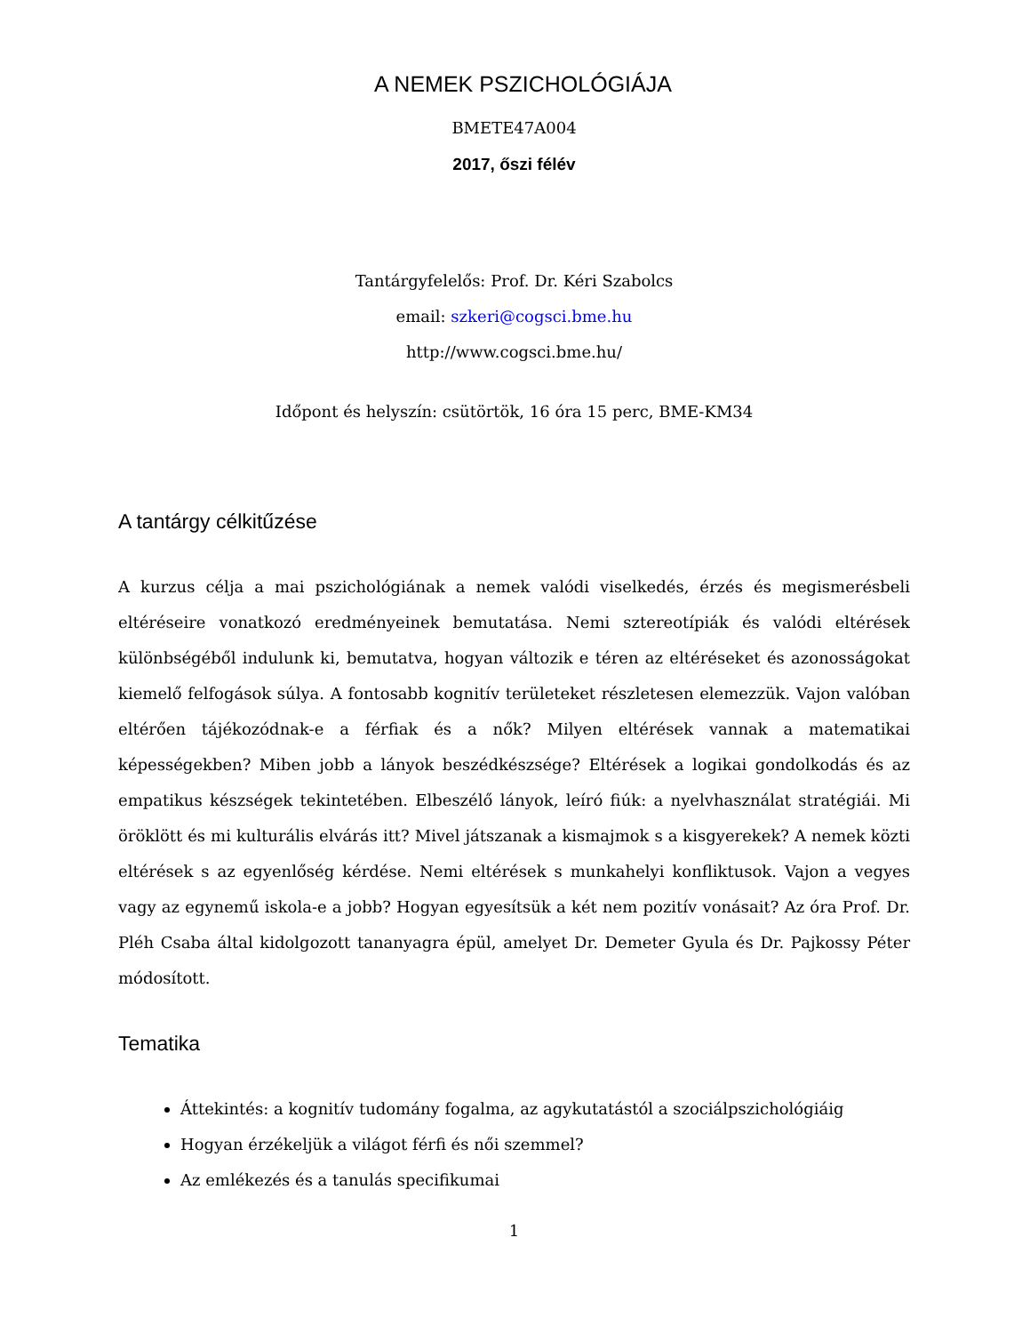A NEMEK PSZICHOLÓGIÁJA
BMETE47A004
2017, őszi félév
Tantárgyfelelős: Prof. Dr. Kéri Szabolcs
email: szkeri@cogsci.bme.hu
http://www.cogsci.bme.hu/
Időpont és helyszín: csütörtök, 16 óra 15 perc, BME-KM34
A tantárgy célkitűzése
A kurzus célja a mai pszichológiának a nemek valódi viselkedés, érzés és megismerésbeli eltéréseire vonatkozó eredményeinek bemutatása. Nemi sztereotípiák és valódi eltérések különbségéből indulunk ki, bemutatva, hogyan változik e téren az eltéréseket és azonosságokat kiemelő felfogások súlya. A fontosabb kognitív területeket részletesen elemezzük. Vajon valóban eltérően tájékozódnak-e a férfiak és a nők? Milyen eltérések vannak a matematikai képességekben? Miben jobb a lányok beszédkészsége? Eltérések a logikai gondolkodás és az empatikus készségek tekintetében. Elbeszélő lányok, leíró fiúk: a nyelvhasználat stratégiái. Mi öröklött és mi kulturális elvárás itt? Mivel játszanak a kismajmok s a kisgyerekek? A nemek közti eltérések s az egyenlőség kérdése. Nemi eltérések s munkahelyi konfliktusok. Vajon a vegyes vagy az egynemű iskola-e a jobb? Hogyan egyesítsük a két nem pozitív vonásait? Az óra Prof. Dr. Pléh Csaba által kidolgozott tananyagra épül, amelyet Dr. Demeter Gyula és Dr. Pajkossy Péter módosított.
Tematika
Áttekintés: a kognitív tudomány fogalma, az agykutatástól a szociálpszichológiáig
Hogyan érzékeljük a világot férfi és női szemmel?
Az emlékezés és a tanulás specifikumai
1